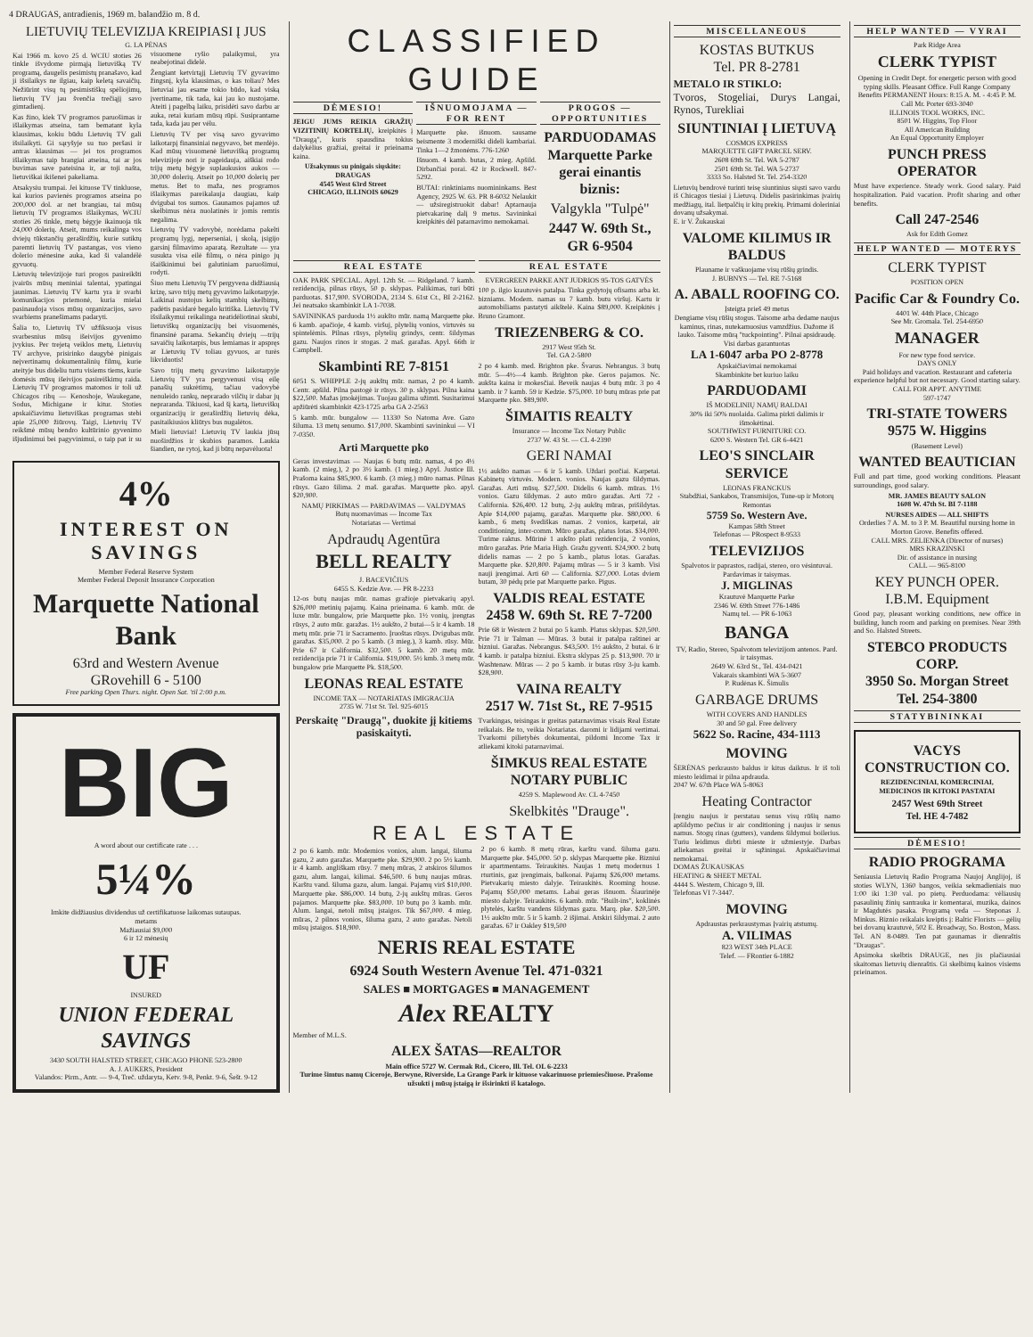4 DRAUGAS, antradienis, 1969 m. balandžio m. 8 d.
LIETUVIŲ TELEVIZIJA KREIPIASI Į JUS
G. LA PĖNAS
Kai 1966 m. kovo 25 d. WCIU stoties 26 tinkle išvydome pirmąją lietuvišką TV programą, daugelis pesimistų pranašavo, kad ji išsilaikys ne ilgiau, kaip keletą savaičių. Nežiūrint visų tų pesimistiškų spėliojimų, lietuvių TV jau švenčia trečiąjį savo gimtadienį.
Kas žino, kiek TV programos paruošimas ir išlaikymas atseina, tam bematant kyla klausimas, kokiu būdu Lietuvių TV gali išsilaikyti. Gi sąryšyje su tuo peršasi ir antras klausimas — jei tos programos išlaikymas taip brangiai atseina, tai ar jos buvimas save pateisina ir, ar toji našta, lietuviškai ikišenei pakeliama.
Atsakysiu trumpai. Jei kituose TV tinkluose, kai kurios pavienės programos atseina po 200,000 dol. ar net brangiau, tai mūsų lietuvių TV programos išlaikymas, WCIU stoties 26 tinkle, metų bėgyje ikainuoja tik 24,000 dolerių. Atseit, mums reikalinga vos dviejų tūkstančių geraširdžių, kurie sutiktų paremti lietuvių TV pastangas, vos vieno dolerio mėnesine auka, kad ši valandėlė gyvuotų.
Lietuvių televizijoje turi progos pasireikšti įvairūs mūsų meniniai talentai, ypatingai jaunimas. Lietuvių TV kartu yra ir svarbi komunikacijos priemonė, kuria mielai pasinaudoja visos mūsų organizacijos, savo svarbiems pranešimams padaryti.
Šalia to, Lietuvių TV užfiksuoja visus svarbesnius mūsų išeivijos gyvenimo įvykius. Per trejetą veiklos metų, Lietuvių TV archyve, prisirinko daugybė pinigais neįvertinamų dokumentalinių filmų, kurie ateityje bus dideliu turtu visiems tiems, kurie domėsis mūsų išeivijos pasireiškimų raida. Lietuvių TV programos matomos ir toli už Chicagos ribų — Kenoshoje, Waukegane, Sodus, Michigane ir kitur. Stoties apskaičiavimu lietuviškas programas stebi apie 25,000 žiūrovų. Taigi, Lietuvių TV reikšmė mūsų bendro kultūrinio gyvenimo išjudinimui bei pagyvinimui, o taip pat ir su visuomene ryšio palaikymui, yra neabejotinai didelė.
Žengiant ketvirtąjį Lietuvių TV gyvavimo žingsnį, kyla klausimas, o kas toliau? Mes lietuviai jau esame tokio būdo, kad viską įvertiname, tik tada, kai jau ko nustojame. Ateiti į pagelbą laiku, prisidėti savo darbu ar auka, retai kuriam mūsų rūpi. Susiprantame tada, kada jau per vėlu.
Lietuvių TV per visą savo gyvavimo laikotarpį finansiniai negyvavo, bet merdėjo. Kad mūsų visuomenė lietuvišką programų televizijoje nori ir pageidauja, aiškiai rodo trijų metų bėgyje suplaukusios aukos — 30,000 dolerių. Atseit po 10,000 dolerių per metus. Bet to maža, nes programos išlaikymas pareikalauja daugiau, kaip dvigubai tos sumos. Gaunamos pajamos už skelbimus nėra nuolatinės ir jomis remtis negalima.
Lietuvių TV vadovybė, norėdama pakelti programų lygį, neperseniai, į skolą, įsigijo garsinį filmavimo aparatą. Rezultate — yra susukta visa eilė filmų, o nėra pinigo jų išaiškinimui bei galutiniam paruošimui, rodyti.
Šiuo metu Lietuvių TV pergyvena didžiausią krizę, savo trijų metų gyvavimo laikotarpyje. Laikinai nustojus kelių stambių skelbimų, padėtis pasidarė begalo kritiška. Lietuvių TV išsilaikymui reikalinga neatidėliotinai skubi, lietuviškų organizacijų bei visuomenės, finansinė parama. Sekančių dviejų —trijų savaičių laikotarpis, bus lemiamas ir apspręs ar Lietuvių TV toliau gyvuos, ar turės likviduotis!
Savo trijų metų gyvavimo laikotarpyje Lietuvių TV yra pergyvenusi visą eilę panašių sukrėtimų, tačiau vadovybė nenuleido rankų, neprarado vilčių ir dabar jų nepraranda. Tikiuosi, kad šį kartą, lietuviškų organizacijų ir geraširdžių lietuvių dėka, pasitaikiusios kliūtys bus nugalėtos.
Mieli lietuviai! Lietuvių TV laukia jūsų nuoširdžios ir skubios paramos. Laukia šiandien, ne rytoj, kad ji būtų nepavėluota!
4%
INTEREST ON SAVINGS
Member Federal Reserve System
Member Federal Deposit Insurance Corporation
Marquette National Bank
63rd and Western Avenue
GRovehill 6 - 5100
Free parking Open Thurs. night. Open Sat. 'til 2:00 p.m.
BIG
A word about our certificate rate . . .
5¼%
Imkite didžiausius dividendus už certifikatuose laikomas sutaupas.
metams
Mažiausiai $9,000
6 ir 12 mėnesių
UF
INSURED
UNION FEDERAL SAVINGS
3430 SOUTH HALSTED STREET, CHICAGO PHONE 523-2800
A. J. AUKERS, President
Valandos: Pirm., Antr. — 9-4, Treč. uždaryta, Ketv. 9-8, Penkt. 9-6, Šešt. 9-12
CLASSIFIED GUIDE
DĖMESIO!
JEIGU JUMS REIKIA GRAŽIŲ VIZITINIŲ KORTELIŲ, kreipkitės į "Draugą", kuris spausdina tokius dalykėlius gražiai, greitai ir prieinama kaina.
Užsakymus su pinigais siųskite: DRAUGAS
4545 West 63rd Street
CHICAGO, ILLINOIS 60629
IŠNUOMOJAMA — FOR RENT
Marquette pke. išnuom. sausame beismente 3 moderniški dideli kambariai. Tinka 1—2 žmonėms. 776-1260
Išnuom. 4 kamb. butas, 2 mieg. Apšild. Dirbančiai porai. 42 ir Rockwell. 847-5292.
BUTAI: rinktiniams nuomininkams. Best Agency, 2925 W. 63. PR 8-6032 Nelaukit — užsiregistruokit dabar! Aptarnauja pietvakarinę dalį 9 metus. Savininkai kreipkitės dėl patarnavimo nemokamai.
PROGOS — OPPORTUNITIES
PARDUODAMAS Marquette Parke gerai einantis biznis:
Valgykla "Tulpė"
2447 W. 69th St., GR 6-9504
REAL ESTATE
OAK PARK SPECIAL. Apyl. 12th St. — Ridgeland. 7 kamb. rezidencija, pilnas rūsys, 50 p. sklypas. Palikimas, turi būti parduotas. $17,900. SVOBODA, 2134 S. 61st Ct., BI 2-2162. Jei neatsako skambinkit LA 1-7038.
SAVININKAS parduoda 1½ aukšto mūr. namą Marquette pke. 6 kamb. apačioje, 4 kamb. viršuj, plytelių vonios, virtuvės su spintelėmis. Pilnas rūsys, plytelių grindys, centr. šildymas gazu. Naujos rinos ir stogas. 2 maš. garažas. Apyl. 66th ir Campbell.
Skambinti RE 7-8151
6051 S. WHIPPLE 2-jų aukštų mūr. namas, 2 po 4 kamb. Centr. apšild. Pilna pastogė ir rūsys. 30 p. sklypas. Pilna kaina $22,500. Mažas įmokėjimas. Tuojau galima užimti. Susitarimui apžiūrėti skambinkit 423-1725 arba GA 2-2563
5 kamb. mūr. bungalow — 11330 So Natoma Ave. Gazo šiluma. 13 metų senumo. $17,000. Skambinti savininkui — VI 7-0350.
Arti Marquette pko
Geras investavimas — Naujas 6 butų mūr. namas, 4 po 4½ kamb. (2 mieg.), 2 po 3½ kamb. (1 mieg.) Apyl. Justice Ill. Prašoma kaina $85,900. 6 kamb. (3 mieg.) mūro namas. Pilnas rūsys. Gazo šilima. 2 maš. garažas. Marquette pko. apyl. $20,900.
NAMŲ PIRKIMAS — PARDAVIMAS — VALDYMAS
Butų nuomavimas — Income Tax
Notariatas — Vertimai
Apdraudų Agentūra
BELL REALTY
J. BACEVIČIUS
6455 S. Kedzie Ave. — PR 8-2233
12-os butų naujas mūr. namas gražioje pietvakarių apyl. $26,000 metinių pajamų. Kaina prieinama. 6 kamb. mūr. de luxe mūr. bungalow, prie Marquette pko. 1½ vonių, įrengtas rūsys, 2 auto mūr. garažas. 1½ aukšto, 2 butai—5 ir 4 kamb. 18 metų mūr. prie 71 ir Sacramento. Įruoštas rūsys. Dvigubas mūr. garažas. $35,000. 2 po 5 kamb. (3 mieg.), 3 kamb. rūsy. Mūr. Prie 67 ir California. $32,500. 5 kamb. 20 metų mūr. rezidencija prie 71 ir California. $19,000. 5½ kmb. 3 metų mūr. bungalow prie Marquette Pk. $18,500.
LEONAS REAL ESTATE
INCOME TAX — NOTARIATAS IMIGRACIJA
2735 W. 71st St. Tel. 925-6015
Perskaitę "Draugą", duokite jį kitiems pasiskaityti.
REAL ESTATE
EVERGREEN PARKE ANT JUDRIOS 95-TOS GATVĖS
100 p. ilgio krautuvės patalpa. Tinka gydytojų ofisams arba kt. bizniams. Modern. namas su 7 kamb. butu viršuj. Kartu ir automobiliams pastatyti aikštelė. Kaina $89,000. Kreipkitės į Bruno Gramont.
TRIEZENBERG & CO.
2917 West 95th St.
Tel. GA 2-5800
2 po 4 kamb. med. Brighton pke. Švarus. Nebrangus. 3 butų mūr. 5—4½—4 kamb. Brighton pke. Geros pajamos. Nc. aukšta kaina ir mokesčiai. Beveik naujas 4 butų mūr. 3 po 4 kamb. ir 7 kamb. 59 ir Kedzie. $75,000. 10 butų mūras prie pat Marquette pko. $89,900.
ŠIMAITIS REALTY
Insurance — Income Tax Notary Public
2737 W. 43 St. — CL 4-2390
GERI NAMAI
1½ aukšto namas — 6 ir 5 kamb. Uždari porčiai. Karpetai. Kabinetų virtuvės. Modern. vonios. Naujas gazu šildymas. Garažas. Arti mūsų. $27,500. Didelis 6 kamb. mūras. 1½ vonios. Gazu šildymas. 2 auto mūro garažas. Arti 72 - California. $26,400. 12 butų, 2-jų aukštų mūras, prišildytas. Apie $14,000 pajamų, garažas. Marquette pke. $80,000. 6 kamb., 6 metų švediškas namas. 2 vonios, karpetai, air conditioning, inter-comm. Mūro garažas, platus lotas. $34,000. Turime raktus. Mūrinė 1 aukšto plati rezidencija, 2 vonios, mūro garažas. Prie Maria High. Gražu gyventi. $24,900. 2 butų didelis namas — 2 po 5 kamb., platus lotas. Garažas. Marquette pke. $20,800. Pajamų mūras — 5 ir 3 kamb. Visi nauji įrengimai. Arti 60 — California. $27,000. Lotas dviem butam, 30 pėdų prie pat Marquette parko. Pigus.
VALDIS REAL ESTATE
2458 W. 69th St. RE 7-7200
Prie 68 ir Western 2 butai po 5 kamb. Platus sklypas. $20,500. Prie 71 ir Talman — Mūras. 3 butai ir patalpa raštinei ar bizniui. Garažas. Nebrangus. $43,500. 1½ aukšto, 2 butai. 6 ir 4 kamb. ir patalpa bizniui. Ekstra sklypas 25 p. $13,900. 70 ir Washtenaw. Mūras — 2 po 5 kamb. ir butas rūsy 3-ju kamb. $28,900.
VAINA REALTY
2517 W. 71st St., RE 7-9515
Tvarkingas, teisingas ir greitas patarnavimas visais Real Estate reikalais. Be to, veikia Notariatas. daromi ir lidijami vertimai. Tvarkomi pilietybės dokumentai, pildomi Income Tax ir atliekami kitoki patarnavimai.
ŠIMKUS REAL ESTATE NOTARY PUBLIC
4259 S. Maplewood Av. CL 4-7450
Skelbkitės "Drauge".
REAL ESTATE
2 po 6 kamb. mūr. Modernios vonios, alum. langai, šiluma gazu, 2 auto garažas. Marquette pke. $29,900. 2 po 5½ kamb. ir 4 kamb. angliškam rūsy. 7 metų mūras, 2 atskiros šilumos gazu, alum. langai, kilimai. $46,500. 6 butų naujas mūras. Karštu vand. šiluma gazu, alum. langai. Pajamų virš $10,000. Marquette pke. $86,000. 14 butų, 2-jų aukštų mūras. Geros pajamos. Marquette pke. $83,000. 10 butų po 3 kamb. mūr. Alum. langai, netoli mūsų įstaigos. Tik $67,000. 4 mieg. mūras, 2 pilnos vonios, šiluma gazu, 2 auto garažas. Netoli mūsų įstaigos. $18,900.
2 po 6 kamb. 8 metų rūras, karštu vand. šiluma gazu. Marquette pke. $45,000. 50 p. sklypas Marquette pke. Bizniui ir apartmentams. Teiraukitės. Naujas 1 metų modernus 1 rturtinis, gaz įrengimais, balkonai. Pajamų $26,000 metams. Pietvakarių miesto dalyje. Teiraukitės. Rooming house. Pajamų $50,000 metams. Labai geras išnuom. Šiaurinėje miesto dalyje. Teiraukitės. 6 kamb. mūr. "Built-ins", koklinės plytelės, karštu vandens šildymas gazu. Marq. pke. $20,500. 1½ aukšto mūr. 5 ir 5 kamb. 2 išjimai. Atskiri šildymai. 2 auto garažas. 67 ir Oakley $19,500
NERIS REAL ESTATE
6924 South Western Avenue Tel. 471-0321
SALES ■ MORTGAGES ■ MANAGEMENT
Alex REALTY
Member of M.L.S.
ALEX ŠATAS—REALTOR
Main office 5727 W. Cermak Rd., Cicero, Ill. Tel. OL 6-2233
Turime šimtus namų Ciceroje, Berwyne, Riverside, La Grange Park ir kituose vakarinuose priemiesčiuose. Prašome užsukti į mūsų įstaigą ir išsirinkti iš katalogo.
MISCELLANEOUS
KOSTAS BUTKUS
Tel. PR 8-2781
METALO IR STIKLO:
Tvoros, Stogeliai, Durys Langai, Rynos, Turekliai
SIUNTINIAI Į LIETUVĄ
COSMOS EXPRESS
MARQUETTE GIFT PARCEL SERV.
2608 69th St. Tel. WA 5-2787
2501 69th St. Tel. WA 5-2737
3333 So. Halsted St. Tel. 254-3320
Lietuvių bendrovė turinti teisę siuntinius siųsti savo vardu iš Chicagos tiesiai į Lietuvą. Didelis pasirinkimas įvairių medžiagų, ital. lietpalčių ir kitų prekių. Primami doleriniai dovanų užsakymai.
E. ir V. Žukauskai
VALOME KILIMUS IR BALDUS
Plauname ir vaškuojame visų rūšių grindis.
J. BUBNYS — Tel. RE 7-5168
A. ABALL ROOFING CO.
Įsteigta prieš 49 metus
Dengiame visų rūšių stogus. Taisome arba dedame naujus kaminus, rinas, nutekamuosius vamzdžius. Dažome iš lauko. Taisome mūrą "tuckpointing". Pilnai apsidraudę. Visi darbas garantuotas
LA 1-6047 arba PO 2-8778
Apskaičiavimai nemokamai
Skambinkite bet kuriuo laiku
PARDUODAMI
IŠ MODELINIŲ NAMŲ BALDAI
30% iki 50% nuolaida. Galima pirkti dalimis ir išmokėtinai.
SOUTHWEST FURNITURE CO.
6200 S. Western Tel. GR 6-4421
LEO'S SINCLAIR SERVICE
LEONAS FRANCKUS
Stabdžiai, Sankabos, Transmisijos, Tune-up ir Motorų Remontas
5759 So. Western Ave.
Kampas 58th Street
Telefonas — PRospect 8-9533
TELEVIZIJOS
Spalvotos ir paprastos, radijai, stereo, oro vėsintuvai. Pardavimas ir taisymas.
J. MIGLINAS
Krautuvė Marquette Parke
2346 W. 69th Street 776-1486
Namų tel. — PR 6-1063
BANGA
TV, Radio, Stereo, Spalvotom televizijom antenos. Pard. ir taisymas.
2649 W. 63rd St., Tel. 434-0421
Vakarais skambinti WA 5-3607
P. Rudėnas K. Šimulis
GARBAGE DRUMS
WITH COVERS AND HANDLES
30 and 50 gal. Free delivery
5622 So. Racine, 434-1113
MOVING
ŠERĖNAS perkrausto baldus ir kitus daiktus. Ir iš toli miesto leidimai ir pilna apdrauda.
2047 W. 67th Place WA 5-8063
Heating Contractor
Įrengiu naujus ir perstatau senus visų rūšių namo apšildymo pečius ir air conditioning į naujus ir senus namus. Stogų rinas (gutters), vandens šildymui boilerius. Turiu leidimus dirbti mieste ir užmiestyje. Darbas atliekamas greitai ir sąžiningai. Apskaičiavimai nemokamai.
DOMAS ŽUKAUSKAS
HEATING & SHEET METAL
4444 S. Western, Chicago 9, Ill.
Telefonas VI 7-3447.
MOVING
Apdraustas perkraustymas Įvairių atstumų.
A. VILIMAS
823 WEST 34th PLACE
Telef. — FRontier 6-1882
HELP WANTED — VYRAI
Park Ridge Area
CLERK TYPIST
Opening in Credit Dept. for energetic person with good typing skills. Pleasant Office. Full Range Company Benefits PERMANENT Hours: 8:15 A. M. - 4:45 P. M.
Call Mr. Porter 693-3040
ILLINOIS TOOL WORKS, INC.
8501 W. Higgins, Top Floor
All American Building
An Equal Opportunity Employer
PUNCH PRESS OPERATOR
Must have experience. Steady work. Good salary. Paid hospitalization. Paid vacation. Profit sharing and other benefits.
Call 247-2546
Ask for Edith Gomez
HELP WANTED — MOTERYS
CLERK TYPIST
POSITION OPEN
Pacific Car & Foundry Co.
4401 W. 44th Place, Chicago
See Mr. Gromala. Tel. 254-6950
MANAGER
For new type food service.
DAYS ONLY
Paid holidays and vacation. Restaurant and cafeteria experience helpful but not necessary. Good starting salary.
CALL FOR APPT. ANYTIME
597-1747
TRI-STATE TOWERS
9575 W. Higgins
(Basement Level)
WANTED BEAUTICIAN
Full and part time, good working conditions. Pleasant surroundings, good salary.
MR. JAMES BEAUTY SALON
1608 W. 47th St. BI 7-1188
NURSES AIDES — ALL SHIFTS
Orderlies 7 A. M. to 3 P. M. Beautiful nursing home in Morton Grove. Benefits offered.
CALL MRS. ZELIENKA (Director of nurses)
MRS KRAZINSKI
Dir. of assistance in nursing
CALL — 965-8100
KEY PUNCH OPER.
I.B.M. Equipment
Good pay, pleasant working conditions, new office in building, lunch room and parking on premises. Near 39th and So. Halsted Streets.
STEBCO PRODUCTS CORP.
3950 So. Morgan Street
Tel. 254-3800
STATYBININKAI
VACYS CONSTRUCTION CO.
REZIDENCINIAI, KOMERCINIAI, MEDICINOS IR KITOKI PASTATAI
2457 West 69th Street
Tel. HE 4-7482
DĖMESIO!
RADIO PROGRAMA
Seniausia Lietuvių Radio Programa Naujoj Anglijoj, iš stoties WLYN, 1360 bangos, veikia sekmadieniais nuo 1:00 iki 1:30 val. po pietų. Perduodama: vėliausių pasaulinių žinių santrauka ir komentarai, muzika, dainos ir Magdutės pasaka. Programą veda — Steponas J. Minkus. Biznio reikalais kreiptis į: Baltic Florists — gėlių bei dovanų krautuvė, 502 E. Broadway, So. Boston, Mass. Tel. AN 8-0489. Ten pat gaunamas ir dienraštis "Draugas".
Apsimoka skelbtis DRAUGE, nes jis plačiausiai skaitomas lietuvių dienraštis. Gi skelbimų kainos visiems prieinamos.